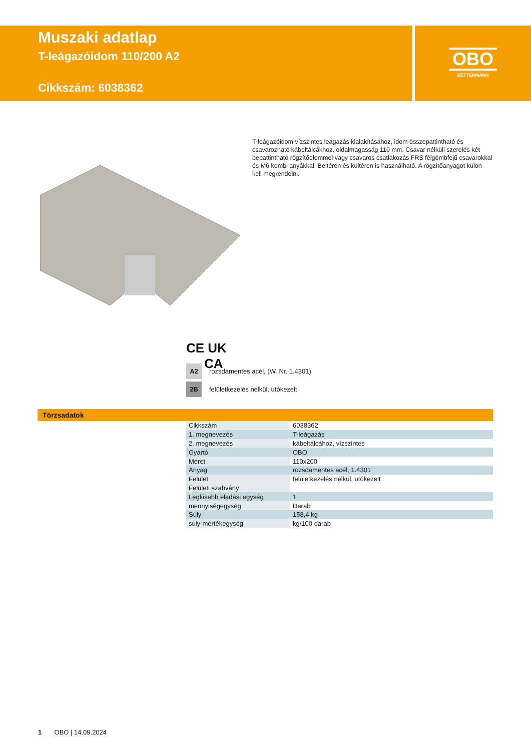Muszaki adatlap
T-leágazóidom 110/200 A2
Cikkszám: 6038362
OBO
BETTERMANN
T-leágazóidom vízszintes leágazás kialakításához, idom összepattintható és csavarozható kábeltálcákhoz, oldalmagasság 110 mm. Csavar nélküli szerelés két bepattintható rögzítőelemmel vagy csavaros csatlakozás FRS félgömbfejű csavarokkal és M6 kombi anyákkal. Beltéren és kültéren is használható. A rögzítőanyagot külön kell megrendelni.
CE UK
CA
A2 rozsdamentes acél, (W. Nr. 1.4301)
2B felületkezelés nélkül, utókezelt
Törzsadatok
| Cikkszám | 6038362 |
| 1. megnevezés | T-leágazás |
| 2. megnevezés | kábeltálcához, vízszintes |
| Gyártó | OBO |
| Méret | 110x200 |
| Anyag | rozsdamentes acél, 1.4301 |
| Felület | felületkezelés nélkül, utókezelt |
| Felületi szabvány | |
| Legkisebb eladási egység | 1 |
| mennyiségegység | Darab |
| Súly | 158,4 kg |
| súly-mértékegység | kg/100 darab |
1 OBO | 14.09.2024